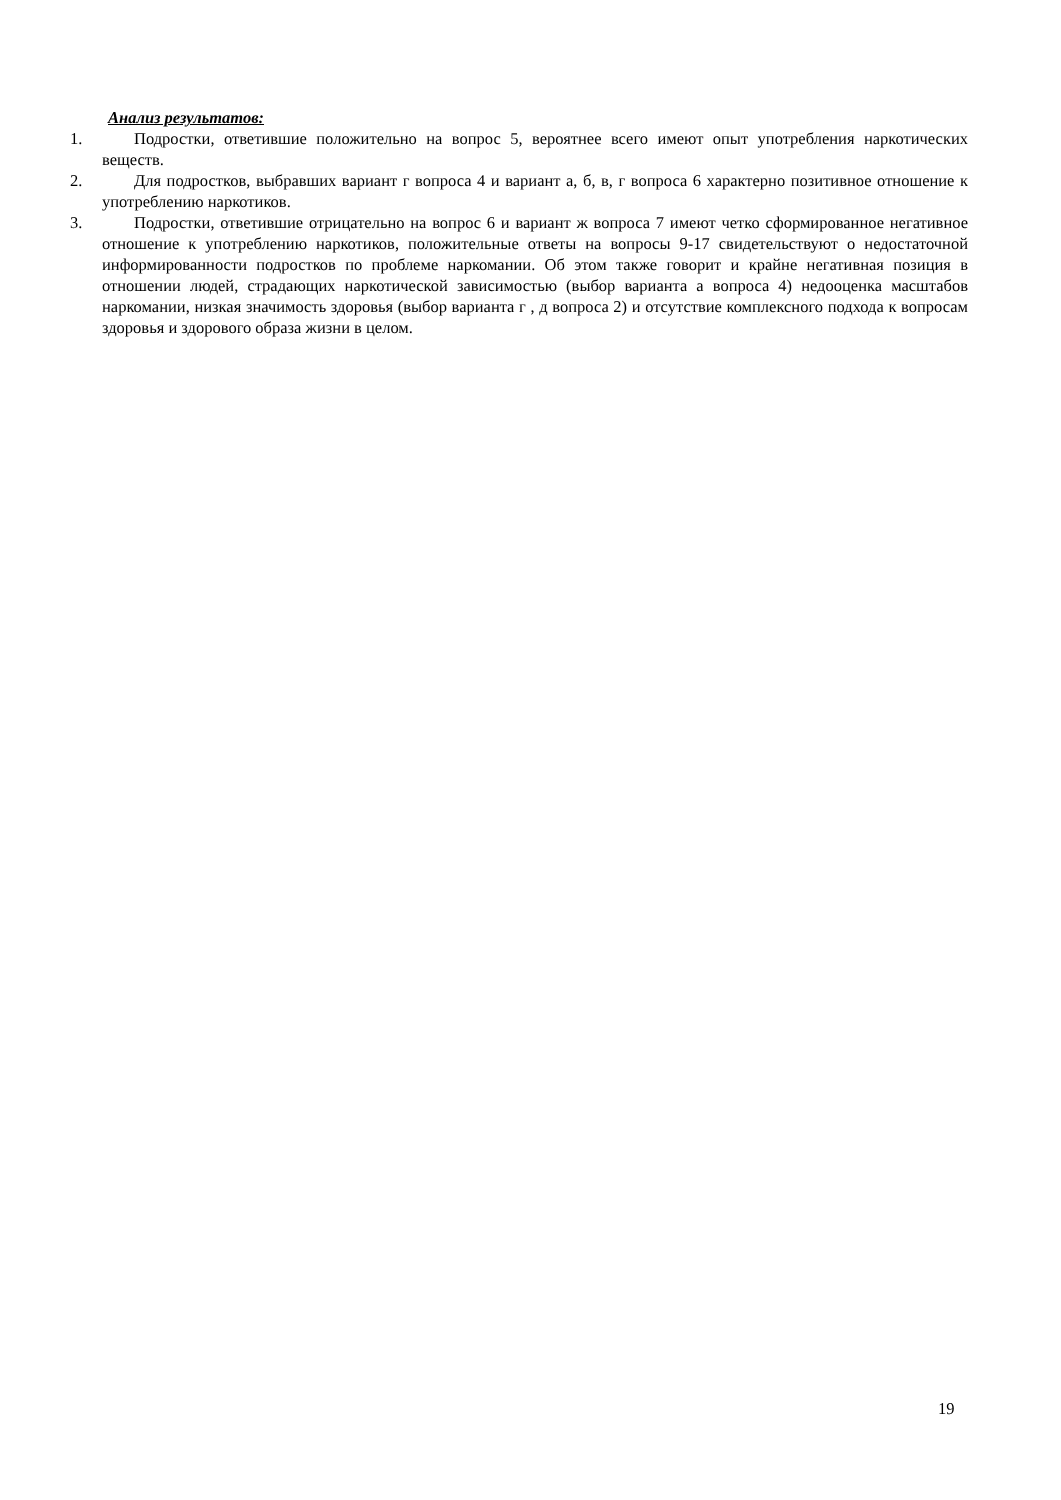Анализ результатов:
1. Подростки, ответившие положительно на вопрос 5, вероятнее всего имеют опыт употребления наркотических веществ.
2. Для подростков, выбравших вариант г вопроса 4 и вариант а, б, в, г вопроса 6 характерно позитивное отношение к употреблению наркотиков.
3. Подростки, ответившие отрицательно на вопрос 6 и вариант ж вопроса 7 имеют четко сформированное негативное отношение к употреблению наркотиков, положительные ответы на вопросы 9-17 свидетельствуют о недостаточной информированности подростков по проблеме наркомании. Об этом также говорит и крайне негативная позиция в отношении людей, страдающих наркотической зависимостью (выбор варианта а вопроса 4) недооценка масштабов наркомании, низкая значимость здоровья (выбор варианта г , д вопроса 2) и отсутствие комплексного подхода к вопросам здоровья и здорового образа жизни в целом.
19